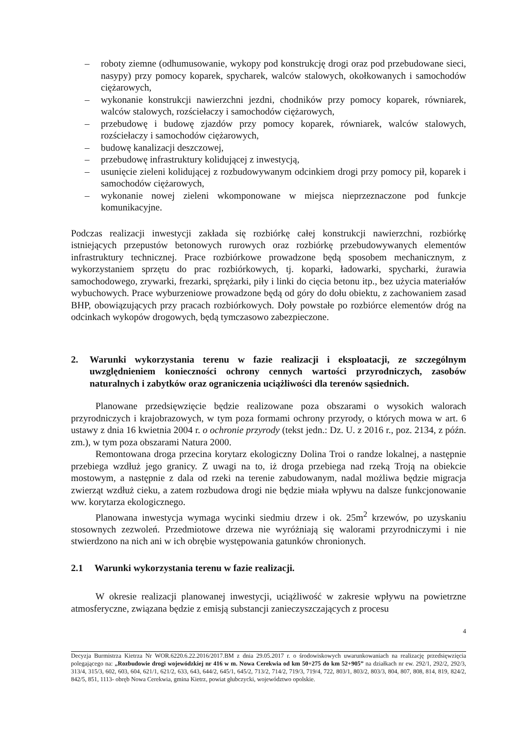– roboty ziemne (odhumusowanie, wykopy pod konstrukcję drogi oraz pod przebudowane sieci, nasypy) przy pomocy koparek, spycharek, walców stalowych, okołkowanych i samochodów ciężarowych,
– wykonanie konstrukcji nawierzchni jezdni, chodników przy pomocy koparek, równiarek, walców stalowych, rozściełaczy i samochodów ciężarowych,
– przebudowę i budowę zjazdów przy pomocy koparek, równiarek, walców stalowych, rozściełaczy i samochodów ciężarowych,
– budowę kanalizacji deszczowej,
– przebudowę infrastruktury kolidującej z inwestycją,
– usunięcie zieleni kolidującej z rozbudowywanym odcinkiem drogi przy pomocy pił, koparek i samochodów ciężarowych,
– wykonanie nowej zieleni wkomponowane w miejsca nieprzeznaczone pod funkcje komunikacyjne.
Podczas realizacji inwestycji zakłada się rozbiórkę całej konstrukcji nawierzchni, rozbiórkę istniejących przepustów betonowych rurowych oraz rozbiórkę przebudowywanych elementów infrastruktury technicznej. Prace rozbiórkowe prowadzone będą sposobem mechanicznym, z wykorzystaniem sprzętu do prac rozbiórkowych, tj. koparki, ładowarki, spycharki, żurawia samochodowego, zrywarki, frezarki, sprężarki, piły i linki do cięcia betonu itp., bez użycia materiałów wybuchowych. Prace wyburzeniowe prowadzone będą od góry do dołu obiektu, z zachowaniem zasad BHP, obowiązujących przy pracach rozbiórkowych. Doły powstałe po rozbiórce elementów dróg na odcinkach wykopów drogowych, będą tymczasowo zabezpieczone.
2. Warunki wykorzystania terenu w fazie realizacji i eksploatacji, ze szczególnym uwzględnieniem konieczności ochrony cennych wartości przyrodniczych, zasobów naturalnych i zabytków oraz ograniczenia uciążliwości dla terenów sąsiednich.
Planowane przedsięwzięcie będzie realizowane poza obszarami o wysokich walorach przyrodniczych i krajobrazowych, w tym poza formami ochrony przyrody, o których mowa w art. 6 ustawy z dnia 16 kwietnia 2004 r. o ochronie przyrody (tekst jedn.: Dz. U. z 2016 r., poz. 2134, z późn. zm.), w tym poza obszarami Natura 2000.
Remontowana droga przecina korytarz ekologiczny Dolina Troi o randze lokalnej, a następnie przebiega wzdłuż jego granicy. Z uwagi na to, iż droga przebiega nad rzeką Troją na obiekcie mostowym, a następnie z dala od rzeki na terenie zabudowanym, nadal możliwa będzie migracja zwierząt wzdłuż cieku, a zatem rozbudowa drogi nie będzie miała wpływu na dalsze funkcjonowanie ww. korytarza ekologicznego.
Planowana inwestycja wymaga wycinki siedmiu drzew i ok. 25m<sup>2</sup> krzewów, po uzyskaniu stosownych zezwoleń. Przedmiotowe drzewa nie wyróżniają się walorami przyrodniczymi i nie stwierdzono na nich ani w ich obrębie występowania gatunków chronionych.
2.1 Warunki wykorzystania terenu w fazie realizacji.
W okresie realizacji planowanej inwestycji, uciążliwość w zakresie wpływu na powietrzne atmosferyczne, związana będzie z emisją substancji zanieczyszczających z procesu
4
Decyzja Burmistrza Kietrza Nr WOR.6220.6.22.2016/2017.BM z dnia 29.05.2017 r. o środowiskowych uwarunkowaniach na realizację przedsięwzięcia polegającego na: „Rozbudowie drogi wojewódzkiej nr 416 w m. Nowa Cerekwia od km 50+275 do km 52+905” na działkach nr ew. 292/1, 292/2, 292/3, 313/4, 315/3, 602, 603, 604, 621/1, 621/2, 633, 643, 644/2, 645/1, 645/2, 713/2, 714/2, 719/3, 719/4, 722, 803/1, 803/2, 803/3, 804, 807, 808, 814, 819, 824/2, 842/5, 851, 1113- obręb Nowa Cerekwia, gmina Kietrz, powiat głubczycki, województwo opolskie.